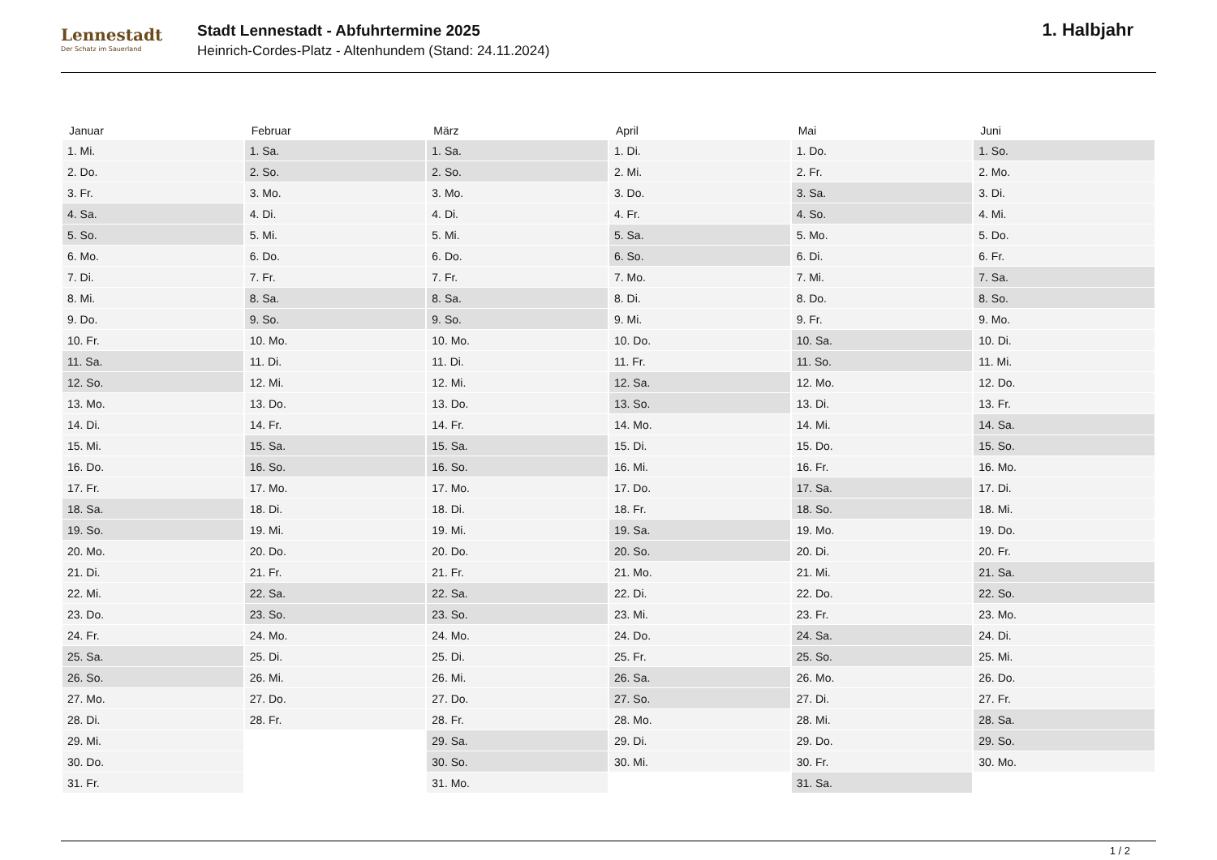Lennestadt
Der Schatz im Sauerland
Stadt Lennestadt - Abfuhrtermine 2025
Heinrich-Cordes-Platz - Altenhundem (Stand: 24.11.2024)
1. Halbjahr
| Januar | Februar | März | April | Mai | Juni |
| --- | --- | --- | --- | --- | --- |
| 1. Mi. | 1. Sa. | 1. Sa. | 1. Di. | 1. Do. | 1. So. |
| 2. Do. | 2. So. | 2. So. | 2. Mi. | 2. Fr. | 2. Mo. |
| 3. Fr. | 3. Mo. | 3. Mo. | 3. Do. | 3. Sa. | 3. Di. |
| 4. Sa. | 4. Di. | 4. Di. | 4. Fr. | 4. So. | 4. Mi. |
| 5. So. | 5. Mi. | 5. Mi. | 5. Sa. | 5. Mo. | 5. Do. |
| 6. Mo. | 6. Do. | 6. Do. | 6. So. | 6. Di. | 6. Fr. |
| 7. Di. | 7. Fr. | 7. Fr. | 7. Mo. | 7. Mi. | 7. Sa. |
| 8. Mi. | 8. Sa. | 8. Sa. | 8. Di. | 8. Do. | 8. So. |
| 9. Do. | 9. So. | 9. So. | 9. Mi. | 9. Fr. | 9. Mo. |
| 10. Fr. | 10. Mo. | 10. Mo. | 10. Do. | 10. Sa. | 10. Di. |
| 11. Sa. | 11. Di. | 11. Di. | 11. Fr. | 11. So. | 11. Mi. |
| 12. So. | 12. Mi. | 12. Mi. | 12. Sa. | 12. Mo. | 12. Do. |
| 13. Mo. | 13. Do. | 13. Do. | 13. So. | 13. Di. | 13. Fr. |
| 14. Di. | 14. Fr. | 14. Fr. | 14. Mo. | 14. Mi. | 14. Sa. |
| 15. Mi. | 15. Sa. | 15. Sa. | 15. Di. | 15. Do. | 15. So. |
| 16. Do. | 16. So. | 16. So. | 16. Mi. | 16. Fr. | 16. Mo. |
| 17. Fr. | 17. Mo. | 17. Mo. | 17. Do. | 17. Sa. | 17. Di. |
| 18. Sa. | 18. Di. | 18. Di. | 18. Fr. | 18. So. | 18. Mi. |
| 19. So. | 19. Mi. | 19. Mi. | 19. Sa. | 19. Mo. | 19. Do. |
| 20. Mo. | 20. Do. | 20. Do. | 20. So. | 20. Di. | 20. Fr. |
| 21. Di. | 21. Fr. | 21. Fr. | 21. Mo. | 21. Mi. | 21. Sa. |
| 22. Mi. | 22. Sa. | 22. Sa. | 22. Di. | 22. Do. | 22. So. |
| 23. Do. | 23. So. | 23. So. | 23. Mi. | 23. Fr. | 23. Mo. |
| 24. Fr. | 24. Mo. | 24. Mo. | 24. Do. | 24. Sa. | 24. Di. |
| 25. Sa. | 25. Di. | 25. Di. | 25. Fr. | 25. So. | 25. Mi. |
| 26. So. | 26. Mi. | 26. Mi. | 26. Sa. | 26. Mo. | 26. Do. |
| 27. Mo. | 27. Do. | 27. Do. | 27. So. | 27. Di. | 27. Fr. |
| 28. Di. | 28. Fr. | 28. Fr. | 28. Mo. | 28. Mi. | 28. Sa. |
| 29. Mi. | | 29. Sa. | 29. Di. | 29. Do. | 29. So. |
| 30. Do. | | 30. So. | 30. Mi. | 30. Fr. | 30. Mo. |
| 31. Fr. | | 31. Mo. | | 31. Sa. | |
1 / 2